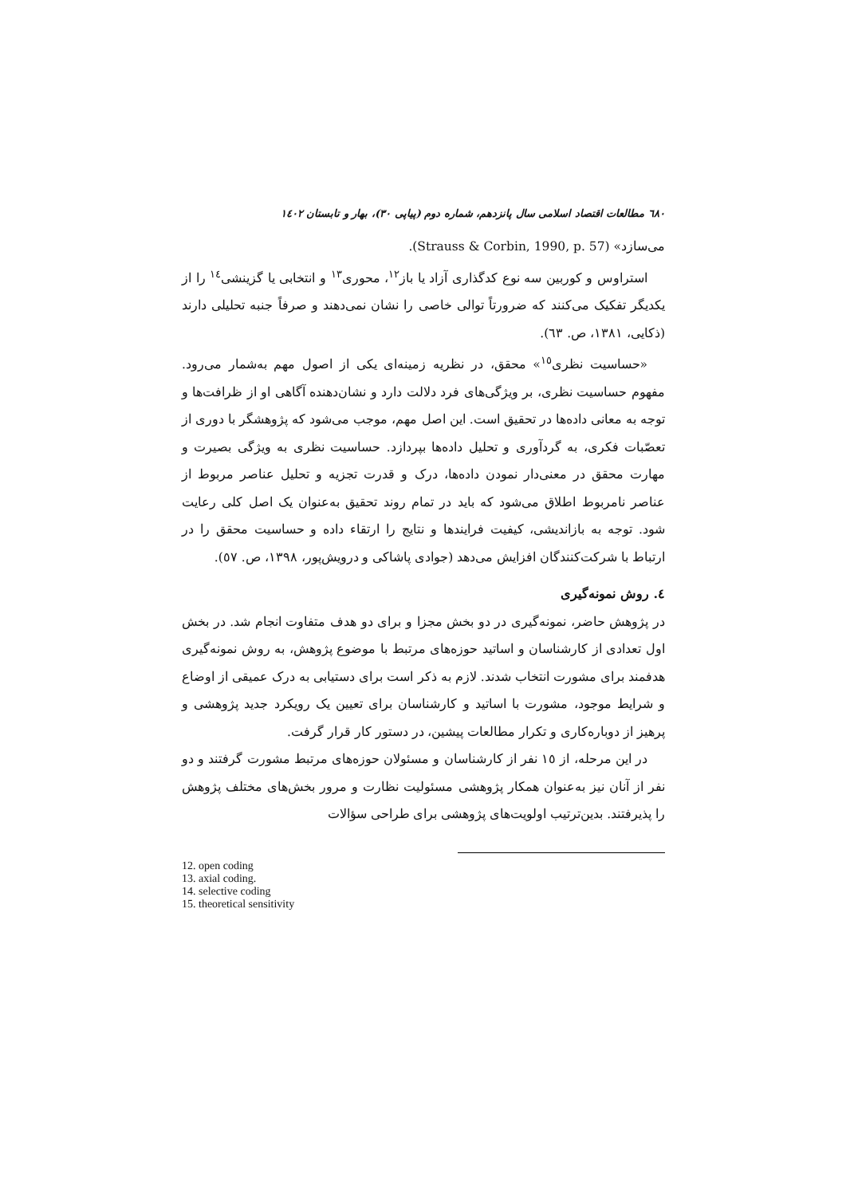٦٨٠ مطالعات اقتصاد اسلامی سال پانزدهم، شماره دوم (پیاپی ٣٠)، بهار و تابستان ١٤٠٢
می‌سازد» (Strauss & Corbin, 1990, p. 57).
استراوس و کوربین سه نوع کدگذاری آزاد یا باز<sup>١٢</sup>، محوری<sup>١٣</sup> و انتخابی یا گزینشی<sup>١٤</sup> را از یکدیگر تفکیک می‌کنند که ضرورتاً توالی خاصی را نشان نمی‌دهند و صرفاً جنبه تحلیلی دارند (ذکایی، ١٣٨١، ص. ٦٣).
«حساسیت نظری<sup>١٥</sup>» محقق، در نظریه زمینه‌ای یکی از اصول مهم به‌شمار می‌رود. مفهوم حساسیت نظری، بر ویژگی‌های فرد دلالت دارد و نشان‌دهنده آگاهی او از ظرافت‌ها و توجه به معانی داده‌ها در تحقیق است. این اصل مهم، موجب می‌شود که پژوهشگر با دوری از تعصّبات فکری، به گردآوری و تحلیل داده‌ها بپردازد. حساسیت نظری به ویژگی بصیرت و مهارت محقق در معنی‌دار نمودن داده‌ها، درک و قدرت تجزیه و تحلیل عناصر مربوط از عناصر نامربوط اطلاق می‌شود که باید در تمام روند تحقیق به‌عنوان یک اصل کلی رعایت شود. توجه به بازاندیشی، کیفیت فرایندها و نتایج را ارتقاء داده و حساسیت محقق را در ارتباط با شرکت‌کنندگان افزایش می‌دهد (جوادی پاشاکی و درویش‌پور، ١٣٩٨، ص. ٥٧).
٤. روش نمونه‌گیری
در پژوهش حاضر، نمونه‌گیری در دو بخش مجزا و برای دو هدف متفاوت انجام شد. در بخش اول تعدادی از کارشناسان و اساتید حوزه‌های مرتبط با موضوع پژوهش، به روش نمونه‌گیری هدفمند برای مشورت انتخاب شدند. لازم به ذکر است برای دستیابی به درک عمیقی از اوضاع و شرایط موجود، مشورت با اساتید و کارشناسان برای تعیین یک رویکرد جدید پژوهشی و پرهیز از دوباره‌کاری و تکرار مطالعات پیشین، در دستور کار قرار گرفت.
در این مرحله، از ١٥ نفر از کارشناسان و مسئولان حوزه‌های مرتبط مشورت گرفتند و دو نفر از آنان نیز به‌عنوان همکار پژوهشی مسئولیت نظارت و مرور بخش‌های مختلف پژوهش را پذیرفتند. بدین‌ترتیب اولویت‌های پژوهشی برای طراحی سؤالات
12. open coding
13. axial coding.
14. selective coding
15. theoretical sensitivity